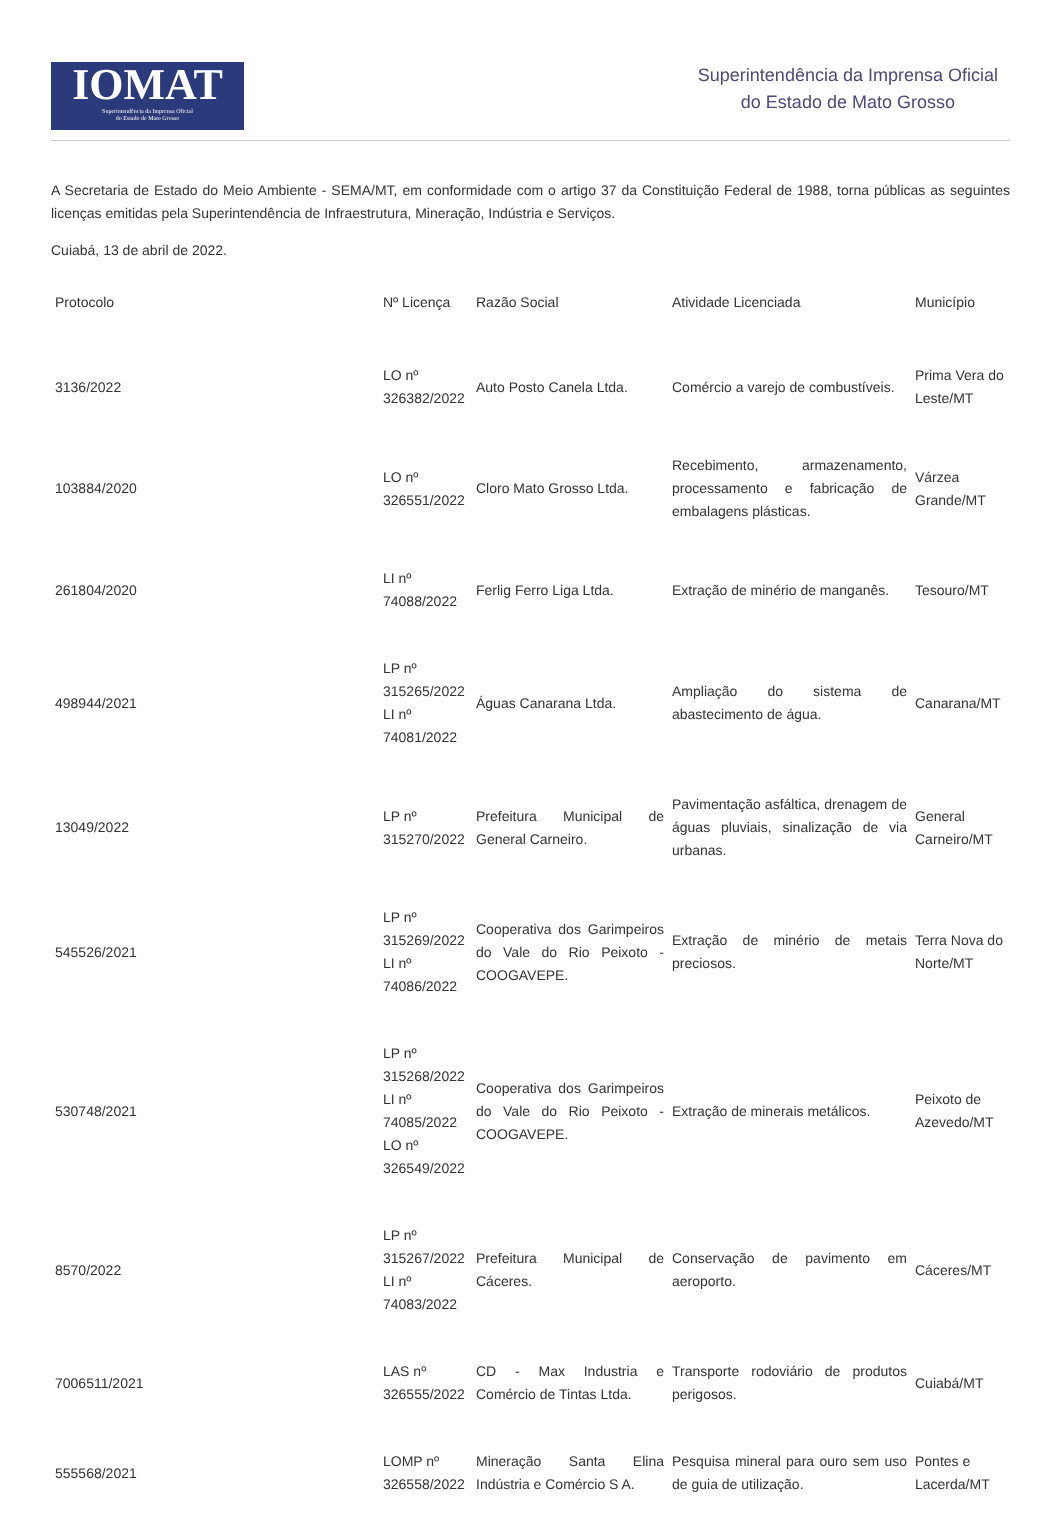IOMAT
Superintendência da Imprensa Oficial
do Estado de Mato Grosso
Superintendência da Imprensa Oficial
do Estado de Mato Grosso
A Secretaria de Estado do Meio Ambiente - SEMA/MT, em conformidade com o artigo 37 da Constituição Federal de 1988, torna públicas as seguintes licenças emitidas pela Superintendência de Infraestrutura, Mineração, Indústria e Serviços.
Cuiabá, 13 de abril de 2022.
| Protocolo | Nº Licença | Razão Social | Atividade Licenciada | Município |
| --- | --- | --- | --- | --- |
| 3136/2022 | LO nº 326382/2022 | Auto Posto Canela Ltda. | Comércio a varejo de combustíveis. | Prima Vera do Leste/MT |
| 103884/2020 | LO nº 326551/2022 | Cloro Mato Grosso Ltda. | Recebimento, armazenamento, processamento e fabricação de embalagens plásticas. | Várzea Grande/MT |
| 261804/2020 | LI nº 74088/2022 | Ferlig Ferro Liga Ltda. | Extração de minério de manganês. | Tesouro/MT |
| 498944/2021 | LP nº 315265/2022 LI nº 74081/2022 | Águas Canarana Ltda. | Ampliação do sistema de abastecimento de água. | Canarana/MT |
| 13049/2022 | LP nº 315270/2022 | Prefeitura Municipal de General Carneiro. | Pavimentação asfáltica, drenagem de águas pluviais, sinalização de via urbanas. | General Carneiro/MT |
| 545526/2021 | LP nº 315269/2022 LI nº 74086/2022 | Cooperativa dos Garimpeiros do Vale do Rio Peixoto - COOGAVEPE. | Extração de minério de metais preciosos. | Terra Nova do Norte/MT |
| 530748/2021 | LP nº 315268/2022 LI nº 74085/2022 LO nº 326549/2022 | Cooperativa dos Garimpeiros do Vale do Rio Peixoto - COOGAVEPE. | Extração de minerais metálicos. | Peixoto de Azevedo/MT |
| 8570/2022 | LP nº 315267/2022 LI nº 74083/2022 | Prefeitura Municipal de Cáceres. | Conservação de pavimento em aeroporto. | Cáceres/MT |
| 7006511/2021 | LAS nº 326555/2022 | CD - Max Industria e Comércio de Tintas Ltda. | Transporte rodoviário de produtos perigosos. | Cuiabá/MT |
| 555568/2021 | LOMP nº 326558/2022 | Mineração Santa Elina Indústria e Comércio S A. | Pesquisa mineral para ouro sem uso de guia de utilização. | Pontes e Lacerda/MT |